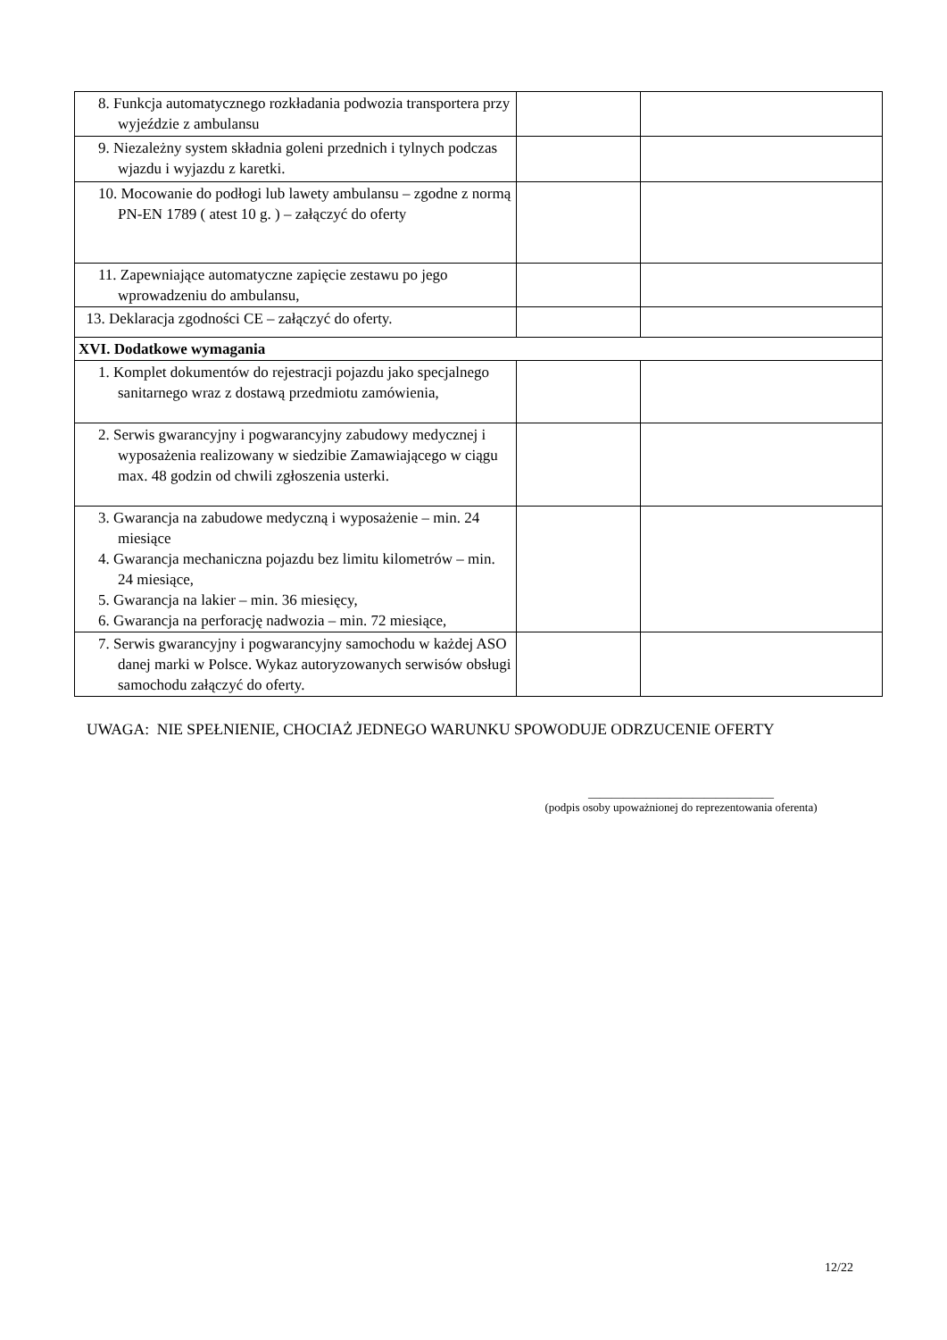| 8. Funkcja automatycznego rozkładania podwozia transportera przy wyjeździe z ambulansu | | |
| 9. Niezależny system składnia goleni przednich i tylnych podczas wjazdu i wyjazdu z karetki. | | |
| 10. Mocowanie do podłogi lub lawety ambulansu – zgodne z normą PN-EN 1789 ( atest 10 g. ) – załączyć do oferty | | |
| 11. Zapewniające automatyczne zapięcie zestawu po jego wprowadzeniu do ambulansu, | | |
| 13. Deklaracja zgodności CE – załączyć do oferty. | | |
| XVI. Dodatkowe wymagania | | |
| 1. Komplet dokumentów do rejestracji pojazdu jako specjalnego sanitarnego wraz z dostawą przedmiotu zamówienia, | | |
| 2. Serwis gwarancyjny i pogwarancyjny zabudowy medycznej i wyposażenia realizowany w siedzibie Zamawiającego w ciągu max. 48 godzin od chwili zgłoszenia usterki. | | |
| 3. Gwarancja na zabudowe medyczną i wyposażenie – min. 24 miesiące 4. Gwarancja mechaniczna pojazdu bez limitu kilometrów – min. 24 miesiące, 5. Gwarancja na lakier – min. 36 miesięcy, 6. Gwarancja na perforację nadwozia – min. 72 miesiące, | | |
| 7. Serwis gwarancyjny i pogwarancyjny samochodu w każdej ASO danej marki w Polsce. Wykaz autoryzowanych serwisów obsługi samochodu załączyć do oferty. | | |
UWAGA: NIE SPEŁNIENIE, CHOCIAŻ JEDNEGO WARUNKU SPOWODUJE ODRZUCENIE OFERTY
________________________________
(podpis osoby upoważnionej do reprezentowania oferenta)
12/22